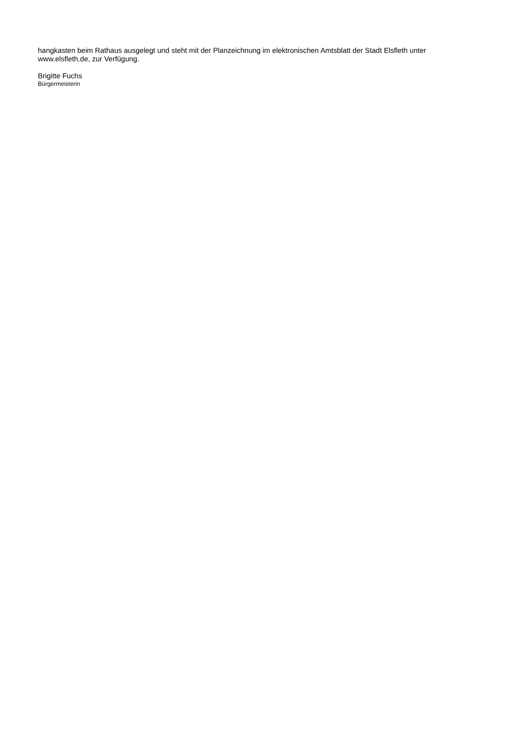hangkasten beim Rathaus ausgelegt und steht mit der Planzeichnung im elektronischen Amtsblatt der Stadt Elsfleth unter www.elsfleth.de, zur Verfügung.
Brigitte Fuchs
Bürgermeisterin